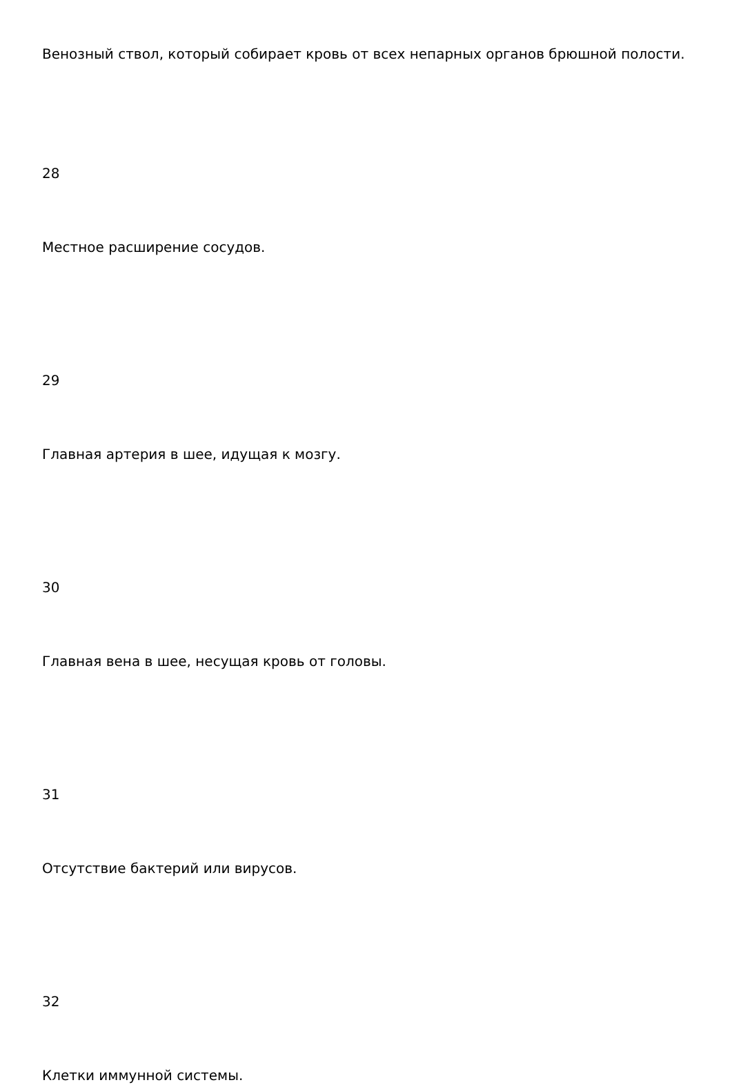Венозный ствол, который собирает кровь от всех непарных органов брюшной полости.
28
Местное расширение сосудов.
29
Главная артерия в шее, идущая к мозгу.
30
Главная вена в шее, несущая кровь от головы.
31
Отсутствие бактерий или вирусов.
32
Клетки иммунной системы.